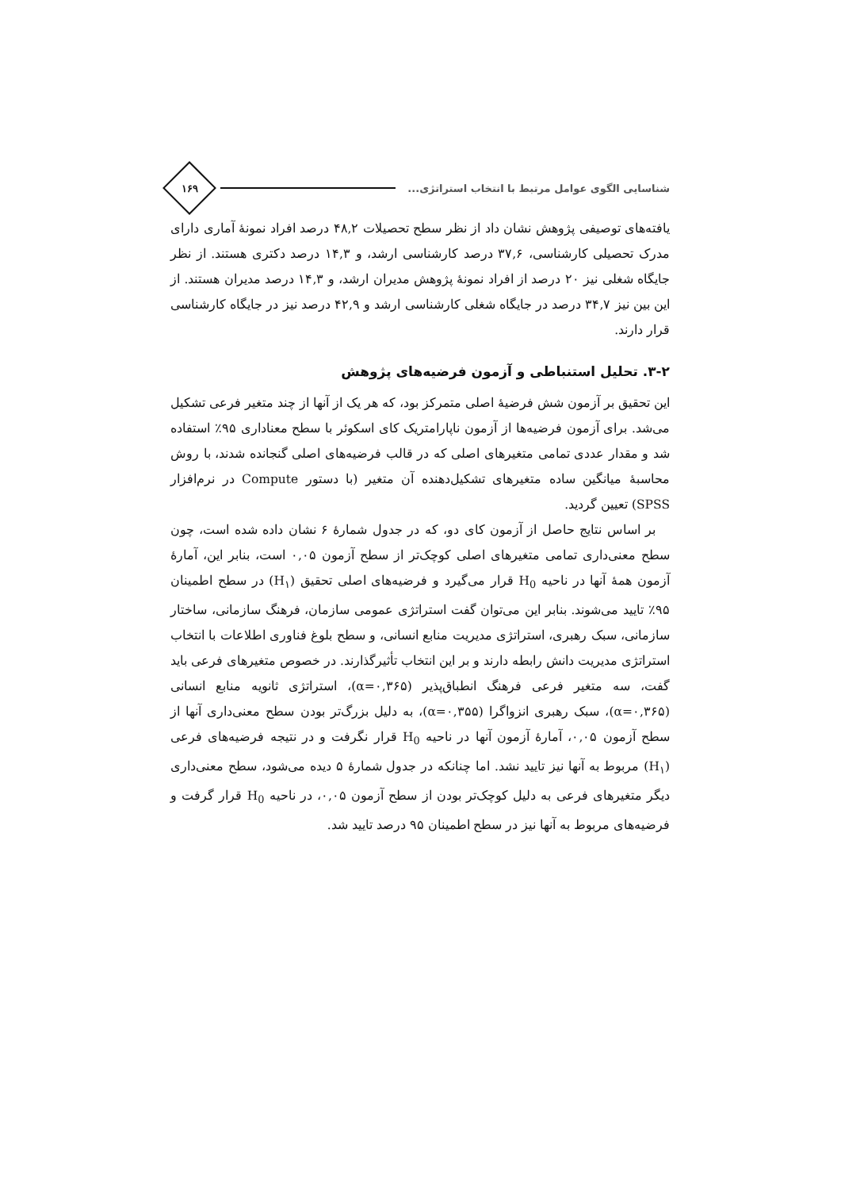شناسایی الگوی عوامل مرتبط با انتخاب استراتژی...
۱۶۹
یافته‌های توصیفی پژوهش نشان داد از نظر سطح تحصیلات ۴۸,۲ درصد افراد نمونۀ آماری دارای مدرک تحصیلی کارشناسی، ۳۷,۶ درصد کارشناسی ارشد، و ۱۴,۳ درصد دکتری هستند. از نظر جایگاه شغلی نیز ۲۰ درصد از افراد نمونۀ پژوهش مدیران ارشد، و ۱۴,۳ درصد مدیران هستند. از این بین نیز ۳۴,۷ درصد در جایگاه شغلی کارشناسی ارشد و ۴۲,۹ درصد نیز در جایگاه کارشناسی قرار دارند.
۳-۲. تحلیل استنباطی و آزمون فرضیه‌های پژوهش
این تحقیق بر آزمون شش فرضیۀ اصلی متمرکز بود، که هر یک از آنها از چند متغیر فرعی تشکیل می‌شد. برای آزمون فرضیه‌ها از آزمون ناپارامتریک کای اسکوئر با سطح معناداری ۹۵٪ استفاده شد و مقدار عددی تمامی متغیرهای اصلی که در قالب فرضیه‌های اصلی گنجانده شدند، با روش محاسبۀ میانگین ساده متغیرهای تشکیل‌دهنده آن متغیر (با دستور Compute در نرم‌افزار SPSS) تعیین گردید.
بر اساس نتایج حاصل از آزمون کای دو، که در جدول شمارۀ ۶ نشان داده شده است، چون سطح معنی‌داری تمامی متغیرهای اصلی کوچک‌تر از سطح آزمون ۰,۰۵ است، بنابر این، آمارۀ آزمون همۀ آنها در ناحیه H<sub>0</sub> قرار می‌گیرد و فرضیه‌های اصلی تحقیق (H<sub>۱</sub>) در سطح اطمینان ۹۵٪ تایید می‌شوند. بنابر این می‌توان گفت استراتژی عمومی سازمان، فرهنگ سازمانی، ساختار سازمانی، سبک رهبری، استراتژی مدیریت منابع انسانی، و سطح بلوغ فناوری اطلاعات با انتخاب استراتژی مدیریت دانش رابطه دارند و بر این انتخاب تأثیرگذارند. در خصوص متغیرهای فرعی باید گفت، سه متغیر فرعی فرهنگ انطباق‌پذیر (α=۰,۳۶۵)، استراتژی ثانویه منابع انسانی (α=۰,۳۶۵)، سبک رهبری انزواگرا (α=۰,۳۵۵)، به دلیل بزرگ‌تر بودن سطح معنی‌داری آنها از سطح آزمون ۰,۰۵، آمارۀ آزمون آنها در ناحیه H<sub>0</sub> قرار نگرفت و در نتیجه فرضیه‌های فرعی (H<sub>۱</sub>) مربوط به آنها نیز تایید نشد. اما چنانکه در جدول شمارۀ ۵ دیده می‌شود، سطح معنی‌داری دیگر متغیرهای فرعی به دلیل کوچک‌تر بودن از سطح آزمون ۰,۰۵، در ناحیه H<sub>0</sub> قرار گرفت و فرضیه‌های مربوط به آنها نیز در سطح اطمینان ۹۵ درصد تایید شد.